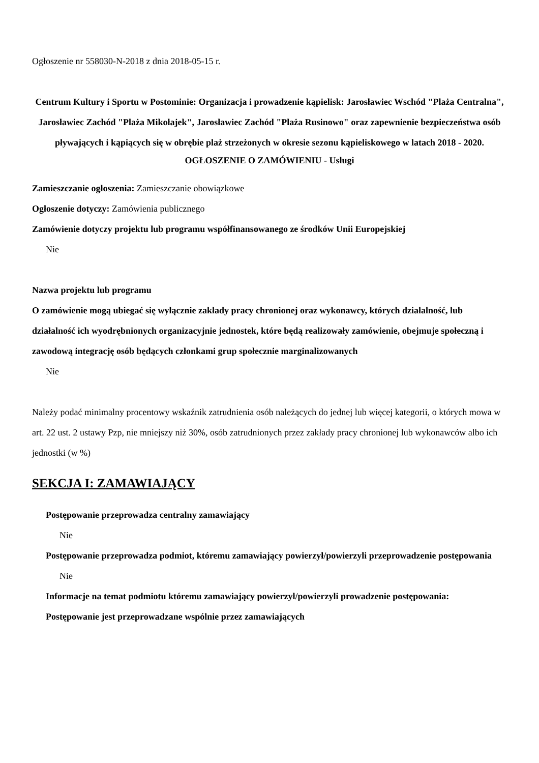Ogłoszenie nr 558030-N-2018 z dnia 2018-05-15 r.
Centrum Kultury i Sportu w Postominie: Organizacja i prowadzenie kąpielisk: Jarosławiec Wschód "Plaża Centralna", Jarosławiec Zachód "Plaża Mikołajek", Jarosławiec Zachód "Plaża Rusinowo" oraz zapewnienie bezpieczeństwa osób pływających i kąpiących się w obrębie plaż strzeżonych w okresie sezonu kąpieliskowego w latach 2018 - 2020.
OGŁOSZENIE O ZAMÓWIENIU - Usługi
Zamieszczanie ogłoszenia: Zamieszczanie obowiązkowe
Ogłoszenie dotyczy: Zamówienia publicznego
Zamówienie dotyczy projektu lub programu współfinansowanego ze środków Unii Europejskiej
Nie
Nazwa projektu lub programu
O zamówienie mogą ubiegać się wyłącznie zakłady pracy chronionej oraz wykonawcy, których działalność, lub działalność ich wyodrębnionych organizacyjnie jednostek, które będą realizowały zamówienie, obejmuje społeczną i zawodową integrację osób będących członkami grup społecznie marginalizowanych
Nie
Należy podać minimalny procentowy wskaźnik zatrudnienia osób należących do jednej lub więcej kategorii, o których mowa w art. 22 ust. 2 ustawy Pzp, nie mniejszy niż 30%, osób zatrudnionych przez zakłady pracy chronionej lub wykonawców albo ich jednostki (w %)
SEKCJA I: ZAMAWIAJĄCY
Postępowanie przeprowadza centralny zamawiający
Nie
Postępowanie przeprowadza podmiot, któremu zamawiający powierzył/powierzyli przeprowadzenie postępowania
Nie
Informacje na temat podmiotu któremu zamawiający powierzył/powierzyli prowadzenie postępowania:
Postępowanie jest przeprowadzane wspólnie przez zamawiających